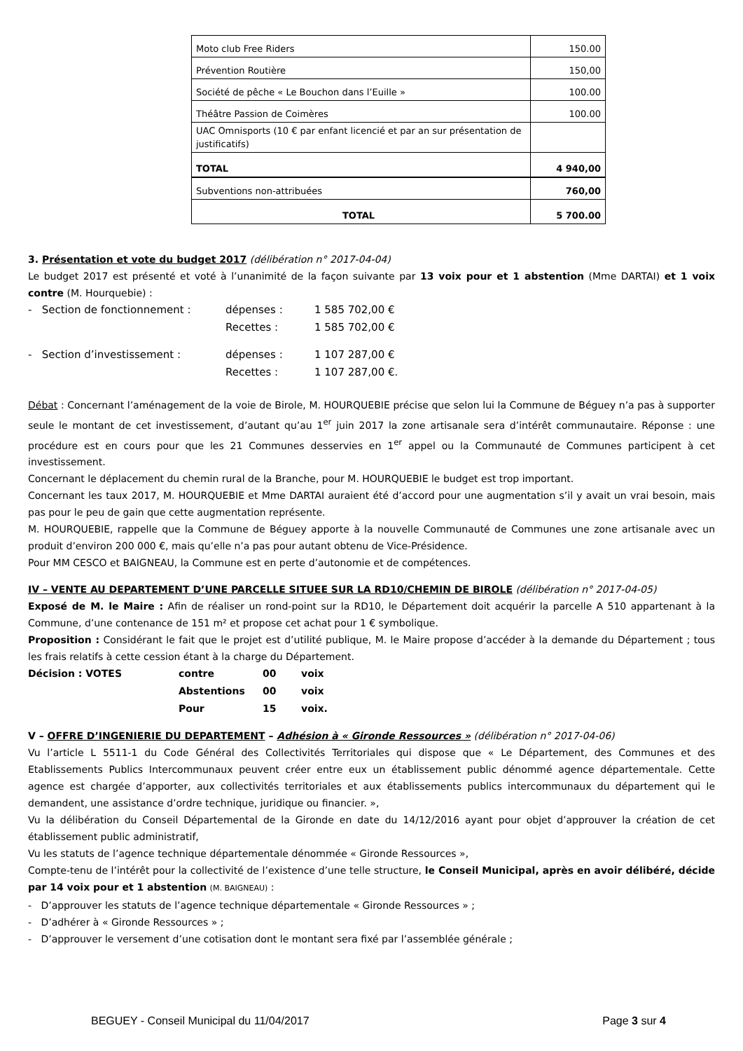| Moto club Free Riders | 150.00 |
| Prévention Routière | 150,00 |
| Société de pêche « Le Bouchon dans l’Euille » | 100.00 |
| Théâtre Passion de Coimères | 100.00 |
| UAC Omnisports (10 € par enfant licencié et par an sur présentation de justificatifs) | |
| TOTAL | 4 940,00 |
| Subventions non-attribuées | 760,00 |
| TOTAL | 5 700.00 |
3. Présentation et vote du budget 2017 (délibération n° 2017-04-04)
Le budget 2017 est présenté et voté à l’unanimité de la façon suivante par 13 voix pour et 1 abstention (Mme DARTAI) et 1 voix contre (M. Hourquebie) :
| - Section de fonctionnement : | dépenses : | 1 585 702,00 € |
| | Recettes : | 1 585 702,00 € |
| - Section d’investissement : | dépenses : | 1 107 287,00 € |
| | Recettes : | 1 107 287,00 €. |
Débat : Concernant l’aménagement de la voie de Birole, M. HOURQUEBIE précise que selon lui la Commune de Béguey n’a pas à supporter seule le montant de cet investissement, d’autant qu’au 1<sup>er</sup> juin 2017 la zone artisanale sera d’intérêt communautaire. Réponse : une procédure est en cours pour que les 21 Communes desservies en 1<sup>er</sup> appel ou la Communauté de Communes participent à cet investissement.
Concernant le déplacement du chemin rural de la Branche, pour M. HOURQUEBIE le budget est trop important.
Concernant les taux 2017, M. HOURQUEBIE et Mme DARTAI auraient été d’accord pour une augmentation s’il y avait un vrai besoin, mais pas pour le peu de gain que cette augmentation représente.
M. HOURQUEBIE, rappelle que la Commune de Béguey apporte à la nouvelle Communauté de Communes une zone artisanale avec un produit d’environ 200 000 €, mais qu’elle n’a pas pour autant obtenu de Vice-Présidence.
Pour MM CESCO et BAIGNEAU, la Commune est en perte d’autonomie et de compétences.
IV – VENTE AU DEPARTEMENT D’UNE PARCELLE SITUEE SUR LA RD10/CHEMIN DE BIROLE (délibération n° 2017-04-05)
Exposé de M. le Maire : Afin de réaliser un rond-point sur la RD10, le Département doit acquérir la parcelle A 510 appartenant à la Commune, d’une contenance de 151 m² et propose cet achat pour 1 € symbolique.
Proposition : Considérant le fait que le projet est d’utilité publique, M. le Maire propose d’accéder à la demande du Département ; tous les frais relatifs à cette cession étant à la charge du Département.
| Décision : VOTES | contre | 00 | voix |
| | Abstentions | 00 | voix |
| | Pour | 15 | voix. |
V – OFFRE D’INGENIERIE DU DEPARTEMENT – Adhésion à « Gironde Ressources » (délibération n° 2017-04-06)
Vu l’article L 5511-1 du Code Général des Collectivités Territoriales qui dispose que « Le Département, des Communes et des Etablissements Publics Intercommunaux peuvent créer entre eux un établissement public dénommé agence départementale. Cette agence est chargée d’apporter, aux collectivités territoriales et aux établissements publics intercommunaux du département qui le demandent, une assistance d’ordre technique, juridique ou financier. »,
Vu la délibération du Conseil Départemental de la Gironde en date du 14/12/2016 ayant pour objet d’approuver la création de cet établissement public administratif,
Vu les statuts de l’agence technique départementale dénommée « Gironde Ressources »,
Compte-tenu de l’intérêt pour la collectivité de l’existence d’une telle structure, le Conseil Municipal, après en avoir délibéré, décide par 14 voix pour et 1 abstention (M. BAIGNEAU) :
- D’approuver les statuts de l’agence technique départementale « Gironde Ressources » ;
- D’adhérer à « Gironde Ressources » ;
- D’approuver le versement d’une cotisation dont le montant sera fixé par l’assemblée générale ;
BEGUEY - Conseil Municipal du 11/04/2017 Page 3 sur 4